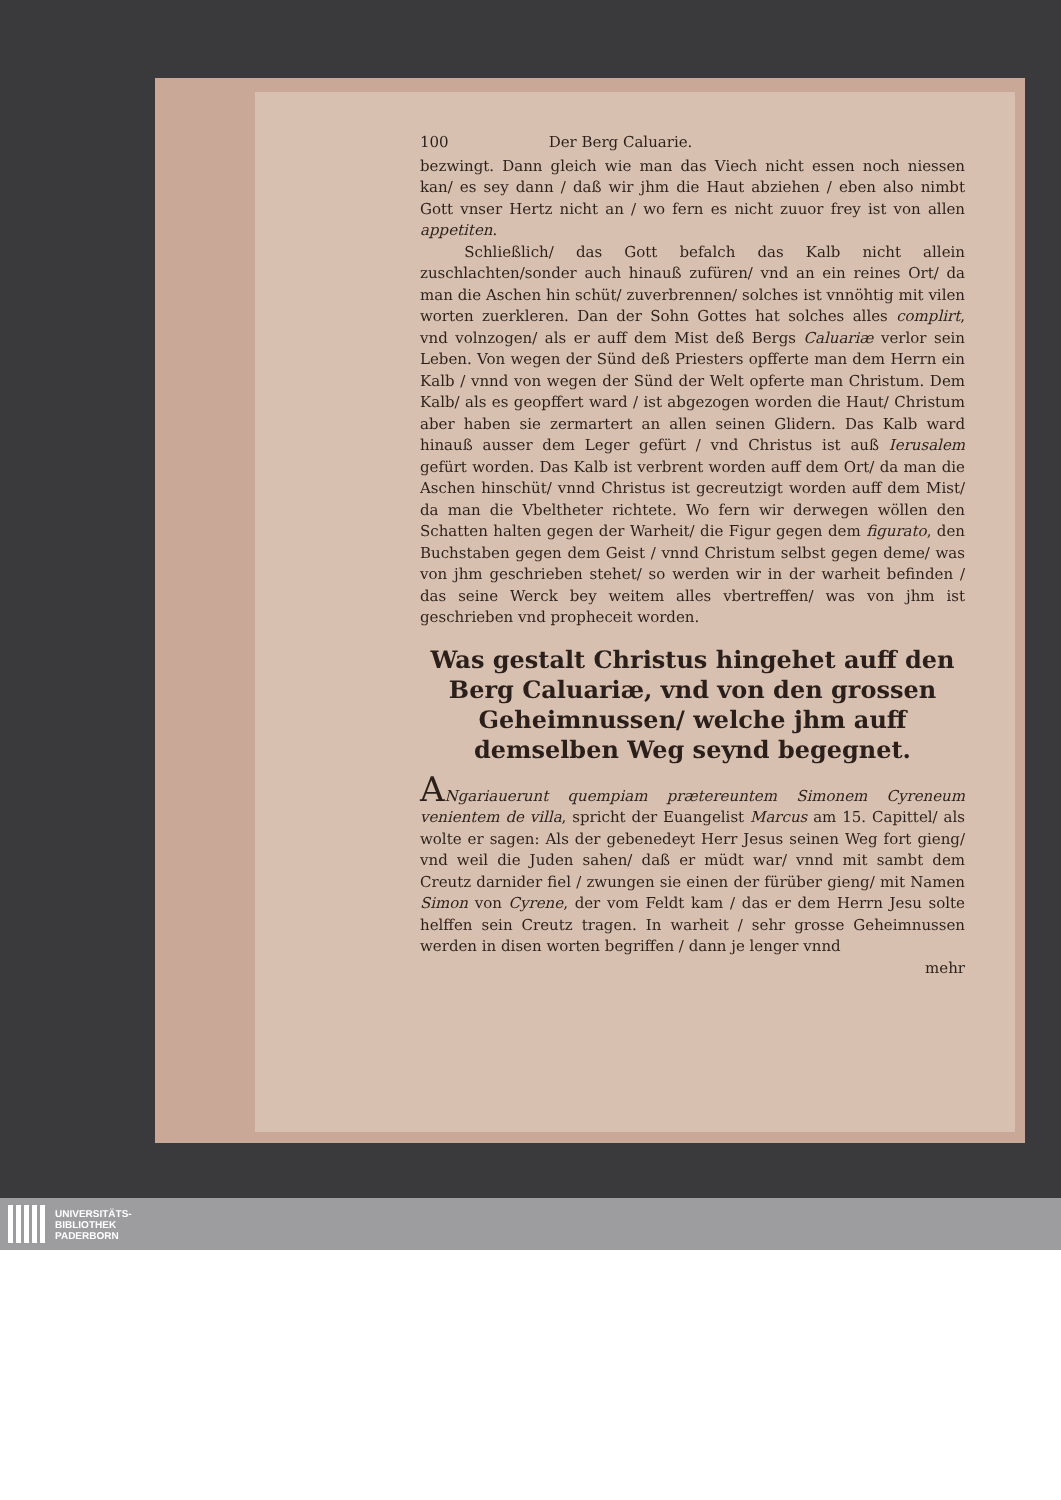100 Der Berg Caluarie.
bezwingt. Dann gleich wie man das Viech nicht essen noch niessen kan/ es sey dann / daß wir jhm die Haut abziehen / eben also nimbt Gott vnser Hertz nicht an / wo fern es nicht zuuor frey ist von allen appetiten.
Schließlich/ das Gott befalch das Kalb nicht allein zuschlachten/sonder auch hinauß zufüren/ vnd an ein reines Ort/ da man die Aschen hin schüt/ zuverbrennen/ solches ist vnnöhtig mit vilen worten zuerkleren. Dan der Sohn Gottes hat solches alles complirt, vnd volnzogen/ als er auff dem Mist deß Bergs Caluariæ verlor sein Leben. Von wegen der Sünd deß Priesters opfferte man dem Herrn ein Kalb / vnnd von wegen der Sünd der Welt opferte man Christum. Dem Kalb/ als es geopffert ward / ist abgezogen worden die Haut/ Christum aber haben sie zermartert an allen seinen Glidern. Das Kalb ward hinauß ausser dem Leger gefürt / vnd Christus ist auß Ierusalem gefürt worden. Das Kalb ist verbrent worden auff dem Ort/ da man die Aschen hinschüt/ vnnd Christus ist gecreutzigt worden auff dem Mist/ da man die Vbeltheter richtete. Wo fern wir derwegen wöllen den Schatten halten gegen der Warheit/ die Figur gegen dem figurato, den Buchstaben gegen dem Geist / vnnd Christum selbst gegen deme/ was von jhm geschrieben stehet/ so werden wir in der warheit befinden / das seine Werck bey weitem alles vbertreffen/ was von jhm ist geschrieben vnd propheceit worden.
Was gestalt Christus hingehet auff den Berg Caluariæ, vnd von den grossen Geheimnussen/ welche jhm auff demselben Weg seynd begegnet.
ANgariauerunt quempiam prætereuntem Simonem Cyreneum venientem de villa, spricht der Euangelist Marcus am 15. Capittel/ als wolte er sagen: Als der gebenedeyt Herr Jesus seinen Weg fort gieng/ vnd weil die Juden sahen/ daß er müdt war/ vnnd mit sambt dem Creutz darnider fiel / zwungen sie einen der fürüber gieng/ mit Namen Simon von Cyrene, der vom Feldt kam / das er dem Herrn Jesu solte helffen sein Creutz tragen. In warheit / sehr grosse Geheimnussen werden in disen worten begriffen / dann je lenger vnnd
mehr
UNIVERSITÄTS-
BIBLIOTHEK
PADERBORN